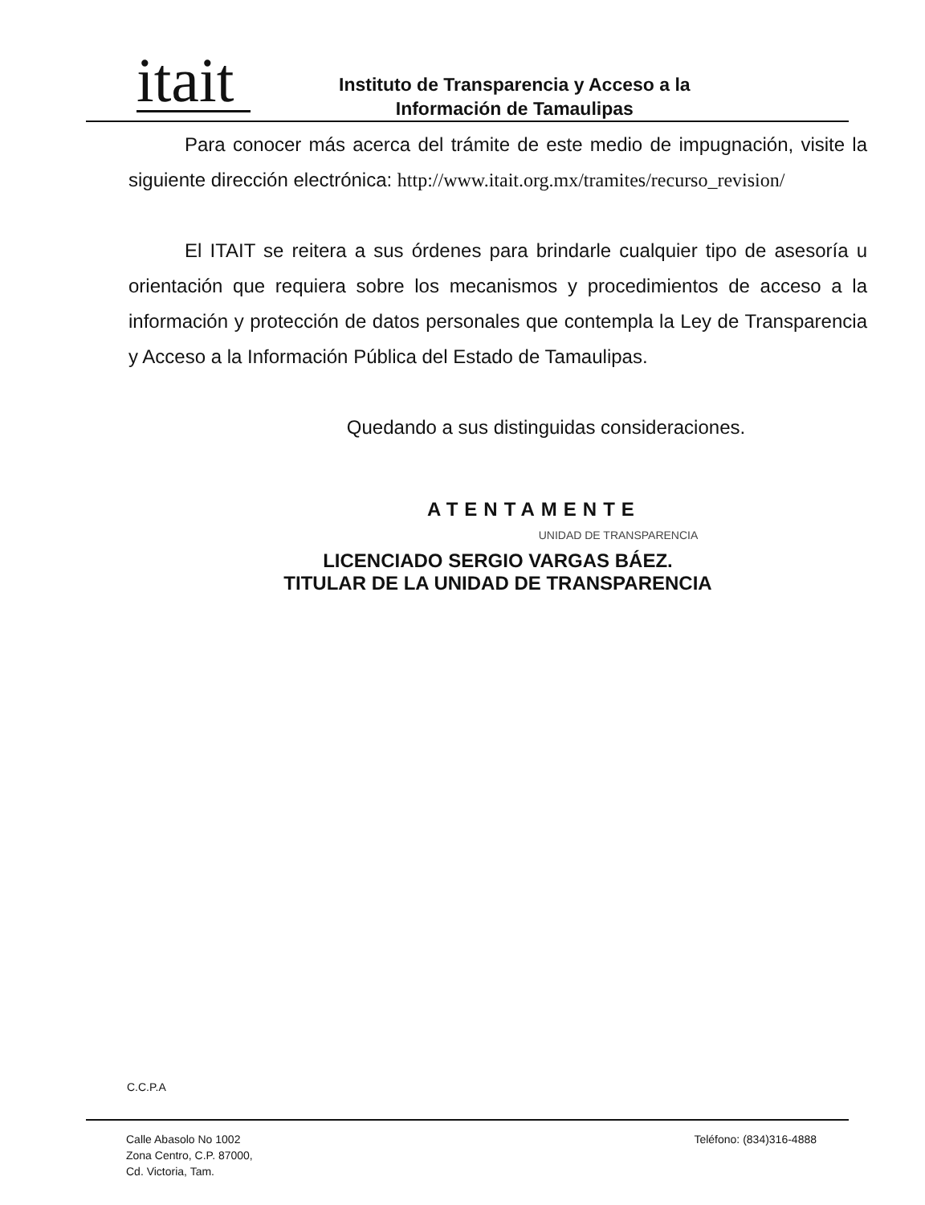itait
Instituto de Transparencia y Acceso a la
Información de Tamaulipas
Para conocer más acerca del trámite de este medio de impugnación, visite la siguiente dirección electrónica: http://www.itait.org.mx/tramites/recurso_revision/
El ITAIT se reitera a sus órdenes para brindarle cualquier tipo de asesoría u orientación que requiera sobre los mecanismos y procedimientos de acceso a la información y protección de datos personales que contempla la Ley de Transparencia y Acceso a la Información Pública del Estado de Tamaulipas.
Quedando a sus distinguidas consideraciones.
ATENTAMENTE
UNIDAD DE TRANSPARENCIA
LICENCIADO SERGIO VARGAS BÁEZ.
TITULAR DE LA UNIDAD DE TRANSPARENCIA
C.C.P.A
Calle Abasolo No 1002
Zona Centro, C.P. 87000,
Cd. Victoria, Tam.
Teléfono: (834)316-4888